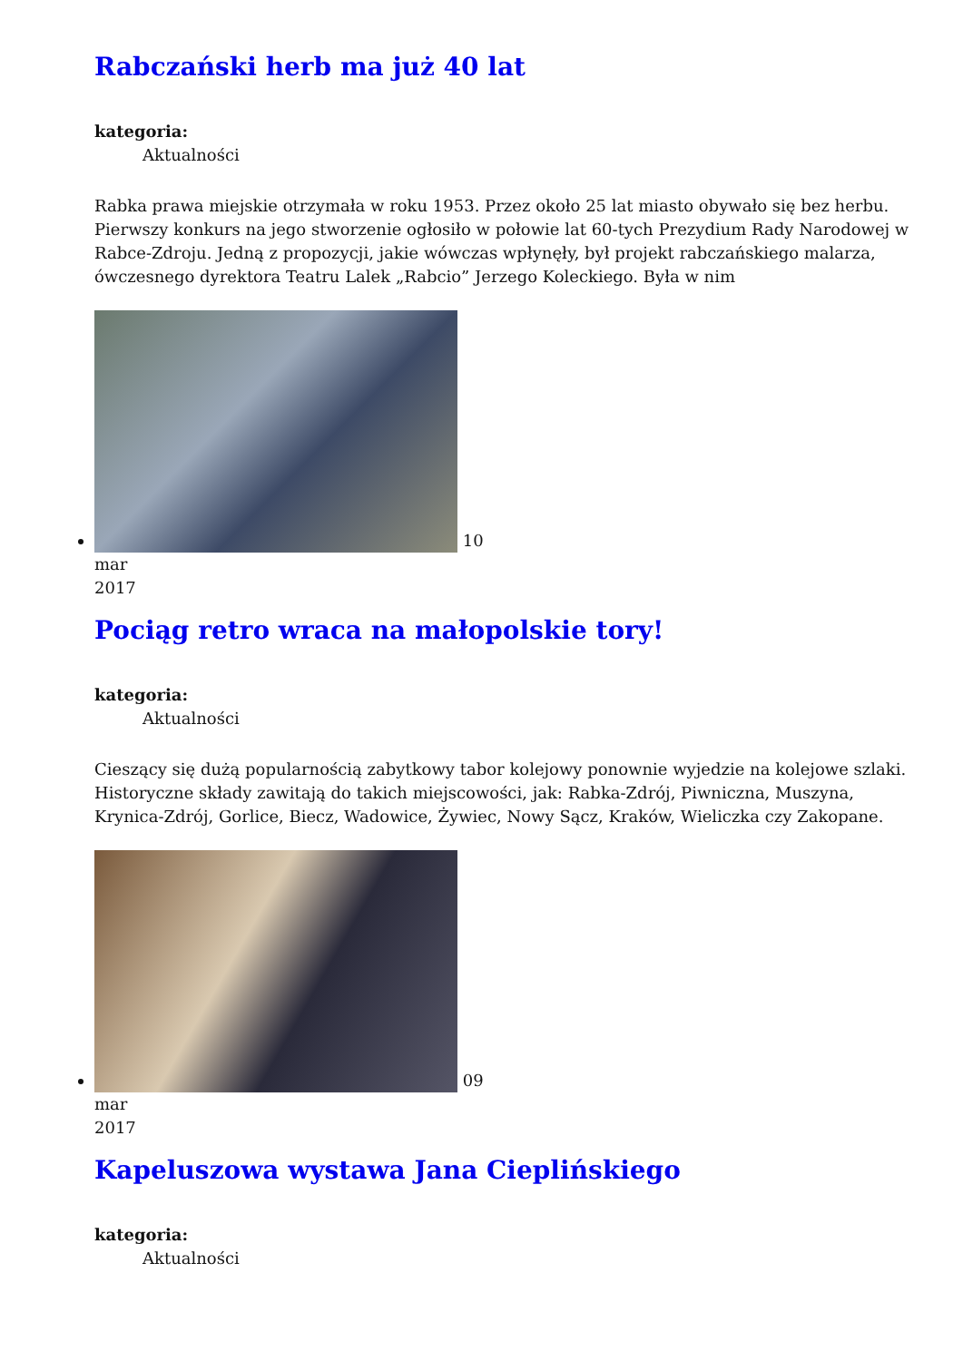Rabczański herb ma już 40 lat
kategoria:
Aktualności
Rabka prawa miejskie otrzymała w roku 1953. Przez około 25 lat miasto obywało się bez herbu. Pierwszy konkurs na jego stworzenie ogłosiło w połowie lat 60-tych Prezydium Rady Narodowej w Rabce-Zdroju. Jedną z propozycji, jakie wówczas wpłynęły, był projekt rabczańskiego malarza, ówczesnego dyrektora Teatru Lalek „Rabcio” Jerzego Koleckiego. Była w nim
10
mar
2017
Pociąg retro wraca na małopolskie tory!
kategoria:
Aktualności
Cieszący się dużą popularnością zabytkowy tabor kolejowy ponownie wyjedzie na kolejowe szlaki. Historyczne składy zawitają do takich miejscowości, jak: Rabka-Zdrój, Piwniczna, Muszyna, Krynica-Zdrój, Gorlice, Biecz, Wadowice, Żywiec, Nowy Sącz, Kraków, Wieliczka czy Zakopane.
09
mar
2017
Kapeluszowa wystawa Jana Cieplińskiego
kategoria:
Aktualności